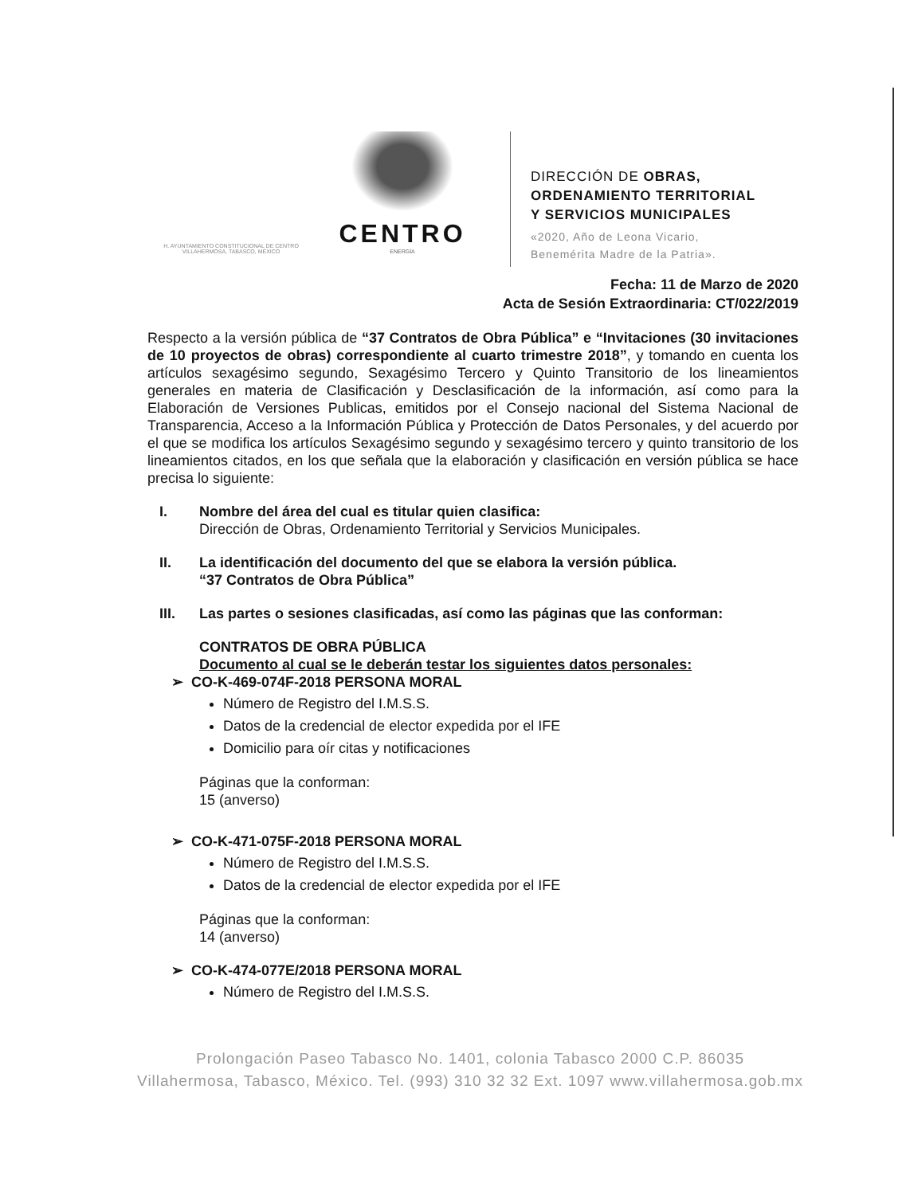H. AYUNTAMIENTO CONSTITUCIONAL DE CENTRO VILLAHERMOSA, TABASCO, MÉXICO
CENTRO
ENERGÍA
DIRECCIÓN DE OBRAS,
ORDENAMIENTO TERRITORIAL
Y SERVICIOS MUNICIPALES
«2020, Año de Leona Vicario,
Benemérita Madre de la Patria».
Fecha: 11 de Marzo de 2020
Acta de Sesión Extraordinaria: CT/022/2019
Respecto a la versión pública de “37 Contratos de Obra Pública” e “Invitaciones (30 invitaciones de 10 proyectos de obras) correspondiente al cuarto trimestre 2018”, y tomando en cuenta los artículos sexagésimo segundo, Sexagésimo Tercero y Quinto Transitorio de los lineamientos generales en materia de Clasificación y Desclasificación de la información, así como para la Elaboración de Versiones Publicas, emitidos por el Consejo nacional del Sistema Nacional de Transparencia, Acceso a la Información Pública y Protección de Datos Personales, y del acuerdo por el que se modifica los artículos Sexagésimo segundo y sexagésimo tercero y quinto transitorio de los lineamientos citados, en los que señala que la elaboración y clasificación en versión pública se hace precisa lo siguiente:
I. Nombre del área del cual es titular quien clasifica:
Dirección de Obras, Ordenamiento Territorial y Servicios Municipales.
II. La identificación del documento del que se elabora la versión pública.
“37 Contratos de Obra Pública”
III. Las partes o sesiones clasificadas, así como las páginas que las conforman:
CONTRATOS DE OBRA PÚBLICA
Documento al cual se le deberán testar los siguientes datos personales:
➢ CO-K-469-074F-2018 PERSONA MORAL
Número de Registro del I.M.S.S.
Datos de la credencial de elector expedida por el IFE
Domicilio para oír citas y notificaciones
Páginas que la conforman:
15 (anverso)
➢ CO-K-471-075F-2018 PERSONA MORAL
Número de Registro del I.M.S.S.
Datos de la credencial de elector expedida por el IFE
Páginas que la conforman:
14 (anverso)
➢ CO-K-474-077E/2018 PERSONA MORAL
Número de Registro del I.M.S.S.
Prolongación Paseo Tabasco No. 1401, colonia Tabasco 2000 C.P. 86035
Villahermosa, Tabasco, México. Tel. (993) 310 32 32 Ext. 1097 www.villahermosa.gob.mx